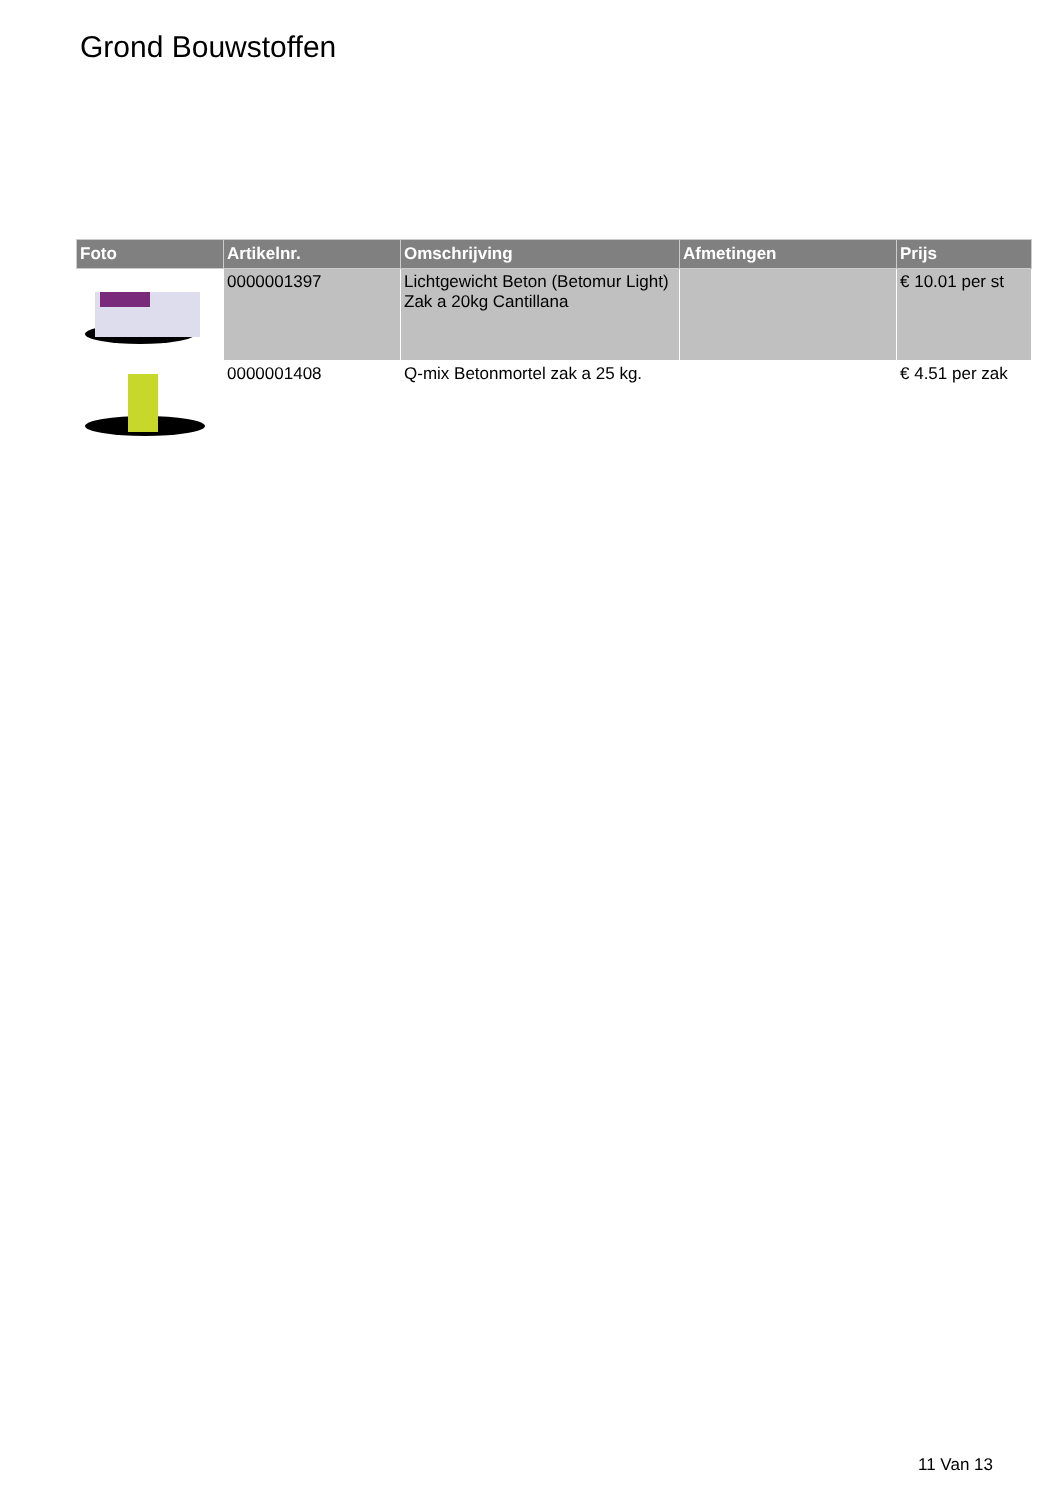Grond Bouwstoffen
| Foto | Artikelnr. | Omschrijving | Afmetingen | Prijs |
| --- | --- | --- | --- | --- |
| | 0000001397 | Lichtgewicht Beton (Betomur Light) Zak a 20kg Cantillana | | € 10.01 per st |
| | 0000001408 | Q-mix Betonmortel zak a 25 kg. | | € 4.51 per zak |
11 Van 13